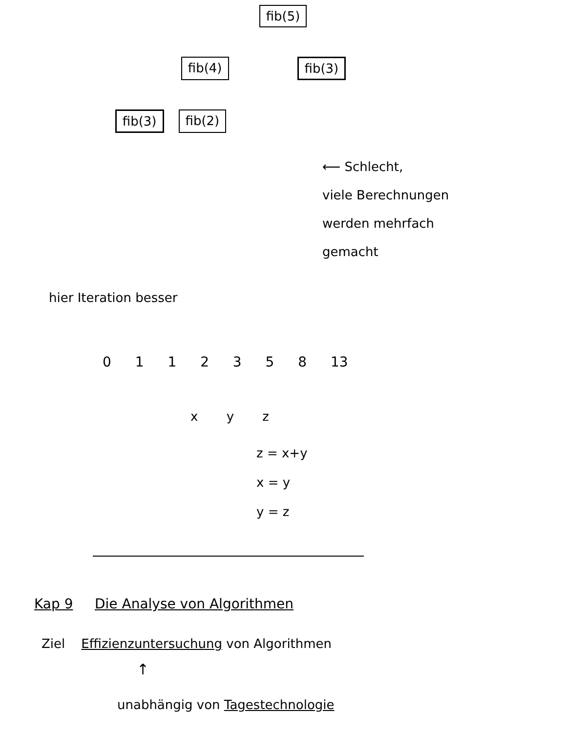fib(5)
fib(4) fib(3)
fib(3) fib(2)
⟵ Schlecht,
viele Berechnungen
werden mehrfach
gemacht
hier Iteration besser
0 1 1 2 3 5 8 13
x y z
z = x+y
x = y
y = z
Kap 9 Die Analyse von Algorithmen
Ziel Effizienzuntersuchung von Algorithmen
↑
unabhängig von Tagestechnologie